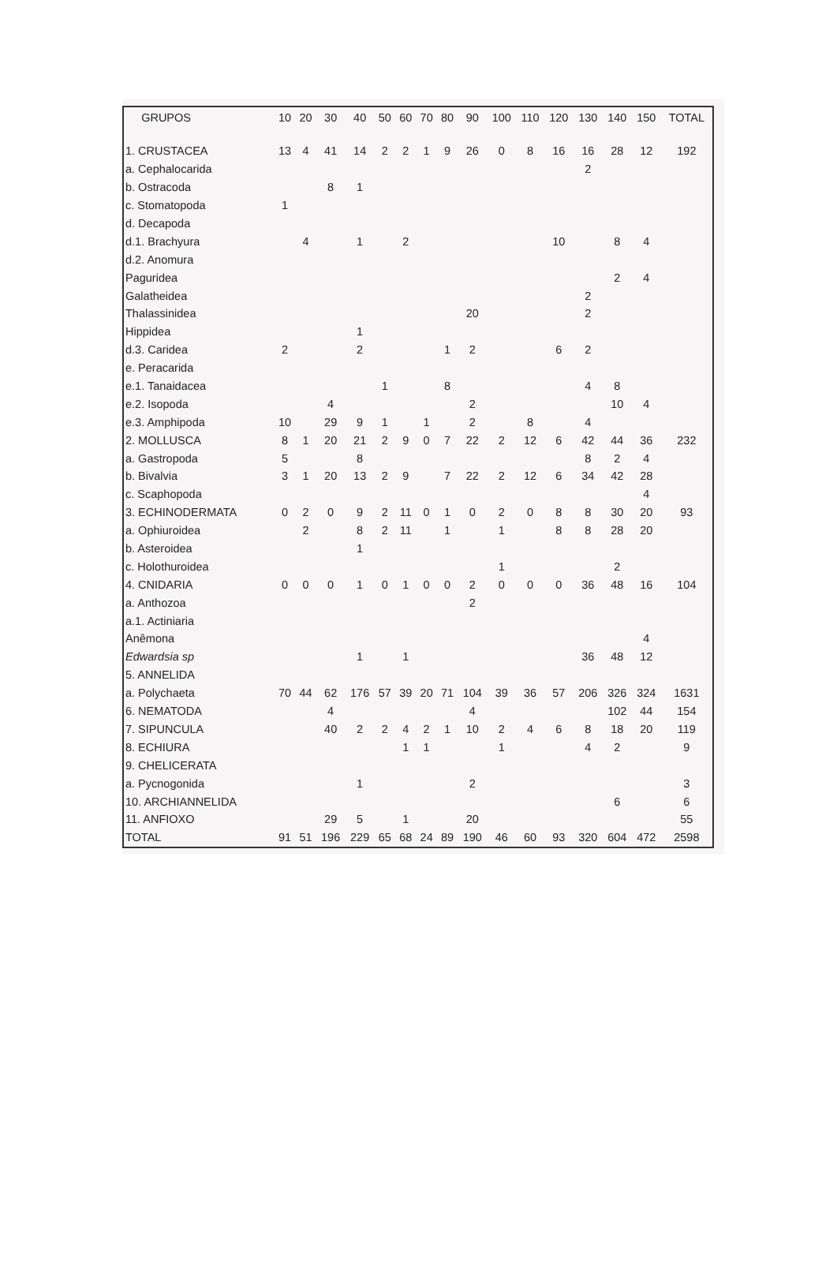| GRUPOS | 10 | 20 | 30 | 40 | 50 | 60 | 70 | 80 | 90 | 100 | 110 | 120 | 130 | 140 | 150 | TOTAL |
| --- | --- | --- | --- | --- | --- | --- | --- | --- | --- | --- | --- | --- | --- | --- | --- | --- |
| 1. CRUSTACEA | 13 | 4 | 41 | 14 | 2 | 2 | 1 | 9 | 26 | 0 | 8 | 16 | 16 | 28 | 12 | 192 |
| a. Cephalocarida | | | | | | | | | | | | | 2 | | | |
| b. Ostracoda | | | 8 | 1 | | | | | | | | | | | | |
| c. Stomatopoda | 1 | | | | | | | | | | | | | | | |
| d. Decapoda | | | | | | | | | | | | | | | | |
| d.1. Brachyura | | 4 | | 1 | | 2 | | | | | | 10 | | 8 | 4 | |
| d.2. Anomura | | | | | | | | | | | | | | | | |
| Paguridea | | | | | | | | | | | | | | 2 | 4 | |
| Galatheidea | | | | | | | | | | | | | 2 | | | |
| Thalassinidea | | | | | | | | | 20 | | | | 2 | | | |
| Hippidea | | | | 1 | | | | | | | | | | | | |
| d.3. Caridea | 2 | | | 2 | | | | 1 | 2 | | | 6 | 2 | | | |
| e. Peracarida | | | | | | | | | | | | | | | | |
| e.1. Tanaidacea | | | | | 1 | | | 8 | | | | | 4 | 8 | | |
| e.2. Isopoda | | | 4 | | | | | | 2 | | | | | 10 | 4 | |
| e.3. Amphipoda | 10 | | 29 | 9 | 1 | | 1 | | 2 | | 8 | | 4 | | | |
| 2. MOLLUSCA | 8 | 1 | 20 | 21 | 2 | 9 | 0 | 7 | 22 | 2 | 12 | 6 | 42 | 44 | 36 | 232 |
| a. Gastropoda | 5 | | | 8 | | | | | | | | | 8 | 2 | 4 | |
| b. Bivalvia | 3 | 1 | 20 | 13 | 2 | 9 | | 7 | 22 | 2 | 12 | 6 | 34 | 42 | 28 | |
| c. Scaphopoda | | | | | | | | | | | | | | | 4 | |
| 3. ECHINODERMATA | 0 | 2 | 0 | 9 | 2 | 11 | 0 | 1 | 0 | 2 | 0 | 8 | 8 | 30 | 20 | 93 |
| a. Ophiuroidea | | 2 | | 8 | 2 | 11 | | 1 | | 1 | | 8 | 8 | 28 | 20 | |
| b. Asteroidea | | | | 1 | | | | | | | | | | | | |
| c. Holothuroidea | | | | | | | | | | 1 | | | | 2 | | |
| 4. CNIDARIA | 0 | 0 | 0 | 1 | 0 | 1 | 0 | 0 | 2 | 0 | 0 | 0 | 36 | 48 | 16 | 104 |
| a. Anthozoa | | | | | | | | | 2 | | | | | | | |
| a.1. Actiniaria | | | | | | | | | | | | | | | | |
| Anêmona | | | | | | | | | | | | | | | 4 | |
| Edwardsia sp | | | | 1 | | 1 | | | | | | | 36 | 48 | 12 | |
| 5. ANNELIDA | | | | | | | | | | | | | | | | |
| a. Polychaeta | 70 | 44 | 62 | 176 | 57 | 39 | 20 | 71 | 104 | 39 | 36 | 57 | 206 | 326 | 324 | 1631 |
| 6. NEMATODA | | | 4 | | | | | | 4 | | | | | 102 | 44 | 154 |
| 7. SIPUNCULA | | | 40 | 2 | 2 | 4 | 2 | 1 | 10 | 2 | 4 | 6 | 8 | 18 | 20 | 119 |
| 8. ECHIURA | | | | | | 1 | 1 | | | 1 | | | 4 | 2 | | 9 |
| 9. CHELICERATA | | | | | | | | | | | | | | | | |
| a. Pycnogonida | | | | 1 | | | | | 2 | | | | | | | 3 |
| 10. ARCHIANNELIDA | | | | | | | | | | | | | | 6 | | 6 |
| 11. ANFIOXO | | | 29 | 5 | | 1 | | | 20 | | | | | | | 55 |
| TOTAL | 91 | 51 | 196 | 229 | 65 | 68 | 24 | 89 | 190 | 46 | 60 | 93 | 320 | 604 | 472 | 2598 |